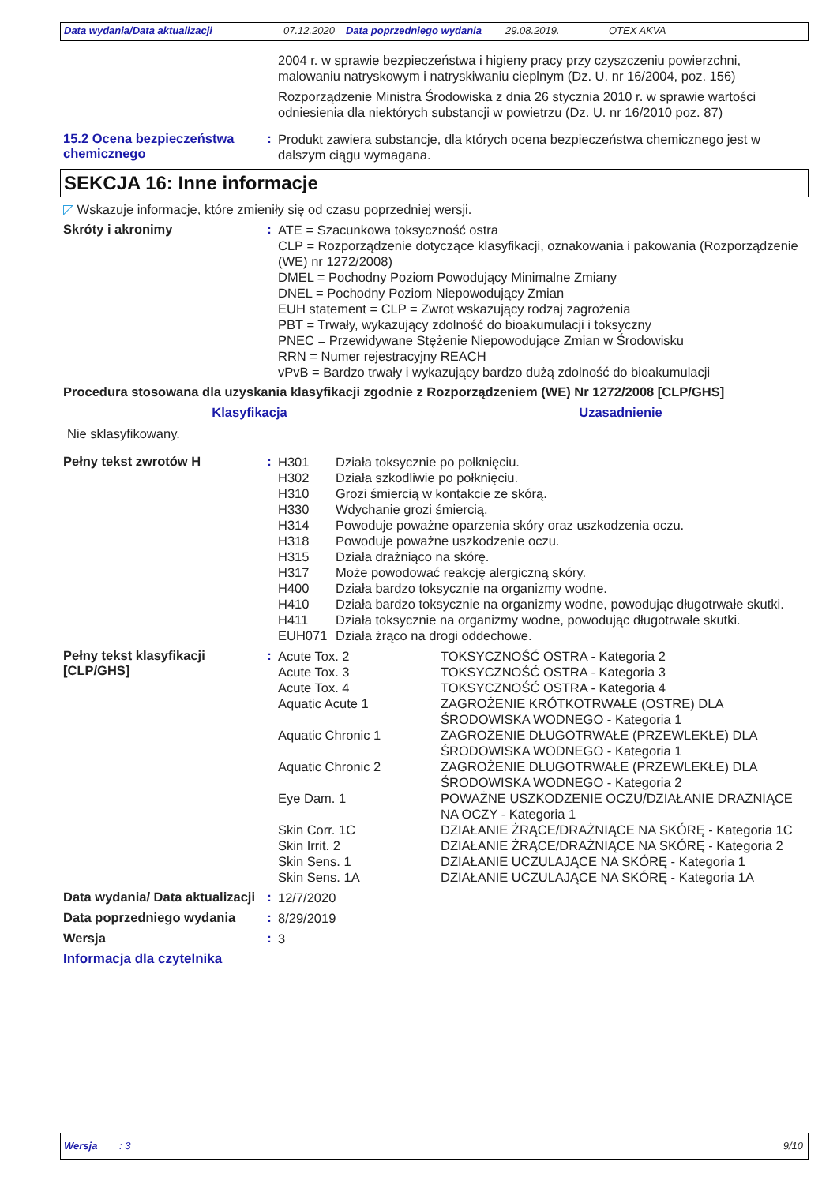Data wydania/Data aktualizacji 07.12.2020 Data poprzedniego wydania 29.08.2019. OTEX AKVA
2004 r. w sprawie bezpieczeństwa i higieny pracy przy czyszczeniu powierzchni, malowaniu natryskowym i natryskiwaniu cieplnym (Dz. U. nr 16/2004, poz. 156)
Rozporządzenie Ministra Środowiska z dnia 26 stycznia 2010 r. w sprawie wartości odniesienia dla niektórych substancji w powietrzu (Dz. U. nr 16/2010 poz. 87)
15.2 Ocena bezpieczeństwa chemicznego
:
Produkt zawiera substancje, dla których ocena bezpieczeństwa chemicznego jest w dalszym ciągu wymagana.
SEKCJA 16: Inne informacje
◸ Wskazuje informacje, które zmieniły się od czasu poprzedniej wersji.
Skróty i akronimy :
ATE = Szacunkowa toksyczność ostra
CLP = Rozporządzenie dotyczące klasyfikacji, oznakowania i pakowania (Rozporządzenie (WE) nr 1272/2008)
DMEL = Pochodny Poziom Powodujący Minimalne Zmiany
DNEL = Pochodny Poziom Niepowodujący Zmian
EUH statement = CLP = Zwrot wskazujący rodzaj zagrożenia
PBT = Trwały, wykazujący zdolność do bioakumulacji i toksyczny
PNEC = Przewidywane Stężenie Niepowodujące Zmian w Środowisku
RRN = Numer rejestracyjny REACH
vPvB = Bardzo trwały i wykazujący bardzo dużą zdolność do bioakumulacji
Procedura stosowana dla uzyskania klasyfikacji zgodnie z Rozporządzeniem (WE) Nr 1272/2008 [CLP/GHS]
| Klasyfikacja | Uzasadnienie |
| --- | --- |
| Nie sklasyfikowany. | |
Pełny tekst zwrotów H :
| H301 | Działa toksycznie po połknięciu. |
| H302 | Działa szkodliwie po połknięciu. |
| H310 | Grozi śmiercią w kontakcie ze skórą. |
| H330 | Wdychanie grozi śmiercią. |
| H314 | Powoduje poważne oparzenia skóry oraz uszkodzenia oczu. |
| H318 | Powoduje poważne uszkodzenie oczu. |
| H315 | Działa drażniąco na skórę. |
| H317 | Może powodować reakcję alergiczną skóry. |
| H400 | Działa bardzo toksycznie na organizmy wodne. |
| H410 | Działa bardzo toksycznie na organizmy wodne, powodując długotrwałe skutki. |
| H411 | Działa toksycznie na organizmy wodne, powodując długotrwałe skutki. |
| EUH071 | Działa żrąco na drogi oddechowe. |
Pełny tekst klasyfikacji [CLP/GHS]
:
| Acute Tox. 2 | TOKSYCZNOŚĆ OSTRA - Kategoria 2 |
| Acute Tox. 3 | TOKSYCZNOŚĆ OSTRA - Kategoria 3 |
| Acute Tox. 4 | TOKSYCZNOŚĆ OSTRA - Kategoria 4 |
| Aquatic Acute 1 | ZAGROŻENIE KRÓTKOTRWAŁE (OSTRE) DLA ŚRODOWISKA WODNEGO - Kategoria 1 |
| Aquatic Chronic 1 | ZAGROŻENIE DŁUGOTRWAŁE (PRZEWLEKŁE) DLA ŚRODOWISKA WODNEGO - Kategoria 1 |
| Aquatic Chronic 2 | ZAGROŻENIE DŁUGOTRWAŁE (PRZEWLEKŁE) DLA ŚRODOWISKA WODNEGO - Kategoria 2 |
| Eye Dam. 1 | POWAŻNE USZKODZENIE OCZU/DZIAŁANIE DRAŻNIĄCE NA OCZY - Kategoria 1 |
| Skin Corr. 1C | DZIAŁANIE ŻRĄCE/DRAŻNIĄCE NA SKÓRĘ - Kategoria 1C |
| Skin Irrit. 2 | DZIAŁANIE ŻRĄCE/DRAŻNIĄCE NA SKÓRĘ - Kategoria 2 |
| Skin Sens. 1 | DZIAŁANIE UCZULAJĄCE NA SKÓRĘ - Kategoria 1 |
| Skin Sens. 1A | DZIAŁANIE UCZULAJĄCE NA SKÓRĘ - Kategoria 1A |
Data wydania/ Data aktualizacji
:
12/7/2020
Data poprzedniego wydania :
8/29/2019
Wersja :
3
Informacja dla czytelnika
Wersja: 3 9/10